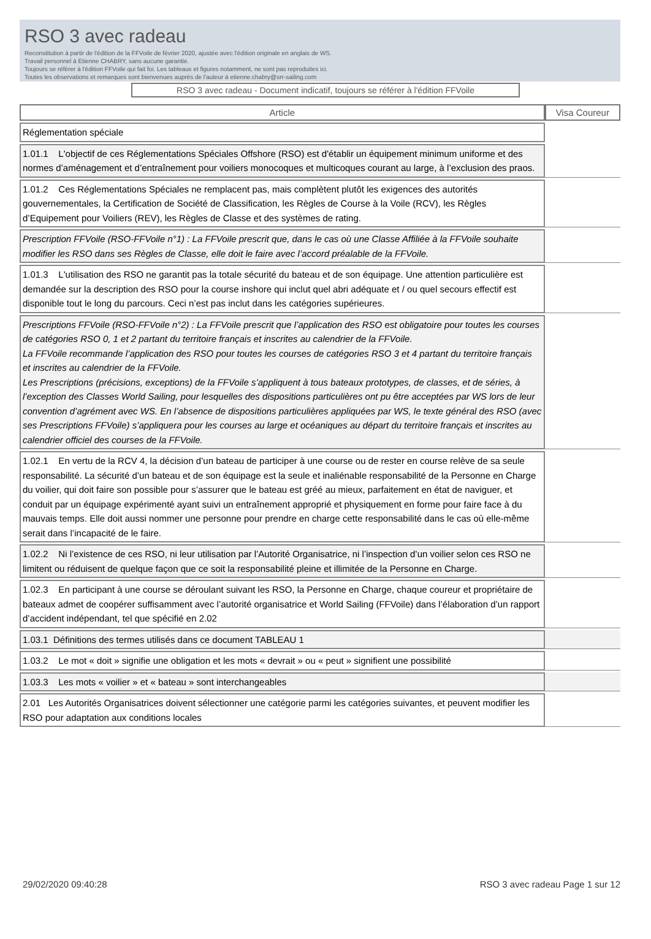RSO 3 avec radeau
Reconstitution à partir de l'édition de la FFVoile de février 2020, ajustée avec l'édition originale en anglais de WS.
Travail personnel à Etienne CHABRY, sans aucune garantie.
Toujours se référer à l'édition FFVoile qui fait foi. Les tableaux et figures notamment, ne sont pas reproduites ici.
Toutes les observations et remarques sont bienvenues auprès de l'auteur à etienne.chabry@srr-sailing.com
RSO 3 avec radeau - Document indicatif, toujours se référer à l'édition FFVoile
| Article | Visa Coureur |
| --- | --- |
| Réglementation spéciale | |
| 1.01.1 L'objectif de ces Réglementations Spéciales Offshore (RSO) est d'établir un équipement minimum uniforme et des normes d’aménagement et d’entraînement pour voiliers monocoques et multicoques courant au large, à l’exclusion des praos. | |
| 1.01.2 Ces Réglementations Spéciales ne remplacent pas, mais complètent plutôt les exigences des autorités gouvernementales, la Certification de Société de Classification, les Règles de Course à la Voile (RCV), les Règles d’Equipement pour Voiliers (REV), les Règles de Classe et des systèmes de rating. | |
| Prescription FFVoile (RSO-FFVoile n°1) : La FFVoile prescrit que, dans le cas où une Classe Affiliée à la FFVoile souhaite modifier les RSO dans ses Règles de Classe, elle doit le faire avec l’accord préalable de la FFVoile. | |
| 1.01.3 L'utilisation des RSO ne garantit pas la totale sécurité du bateau et de son équipage. Une attention particulière est demandée sur la description des RSO pour la course inshore qui inclut quel abri adéquate et / ou quel secours effectif est disponible tout le long du parcours. Ceci n’est pas inclut dans les catégories supérieures. | |
| Prescriptions FFVoile (RSO-FFVoile n°2) : La FFVoile prescrit que l’application des RSO est obligatoire pour toutes les courses de catégories RSO 0, 1 et 2 partant du territoire français et inscrites au calendrier de la FFVoile. La FFVoile recommande l’application des RSO pour toutes les courses de catégories RSO 3 et 4 partant du territoire français et inscrites au calendrier de la FFVoile. Les Prescriptions (précisions, exceptions) de la FFVoile s’appliquent à tous bateaux prototypes, de classes, et de séries, à l’exception des Classes World Sailing, pour lesquelles des dispositions particulières ont pu être acceptées par WS lors de leur convention d’agrément avec WS. En l’absence de dispositions particulières appliquées par WS, le texte général des RSO (avec ses Prescriptions FFVoile) s’appliquera pour les courses au large et océaniques au départ du territoire français et inscrites au calendrier officiel des courses de la FFVoile. | |
| 1.02.1 En vertu de la RCV 4, la décision d’un bateau de participer à une course ou de rester en course relève de sa seule responsabilité. La sécurité d’un bateau et de son équipage est la seule et inaliénable responsabilité de la Personne en Charge du voilier, qui doit faire son possible pour s’assurer que le bateau est gréé au mieux, parfaitement en état de naviguer, et conduit par un équipage expérimenté ayant suivi un entraînement approprié et physiquement en forme pour faire face à du mauvais temps. Elle doit aussi nommer une personne pour prendre en charge cette responsabilité dans le cas où elle-même serait dans l’incapacité de le faire. | |
| 1.02.2 Ni l’existence de ces RSO, ni leur utilisation par l’Autorité Organisatrice, ni l’inspection d’un voilier selon ces RSO ne limitent ou réduisent de quelque façon que ce soit la responsabilité pleine et illimitée de la Personne en Charge. | |
| 1.02.3 En participant à une course se déroulant suivant les RSO, la Personne en Charge, chaque coureur et propriétaire de bateaux admet de coopérer suffisamment avec l’autorité organisatrice et World Sailing (FFVoile) dans l’élaboration d’un rapport d’accident indépendant, tel que spécifié en 2.02 | |
| 1.03.1 Définitions des termes utilisés dans ce document TABLEAU 1 | |
| 1.03.2 Le mot « doit » signifie une obligation et les mots « devrait » ou « peut » signifient une possibilité | |
| 1.03.3 Les mots « voilier » et « bateau » sont interchangeables | |
| 2.01 Les Autorités Organisatrices doivent sélectionner une catégorie parmi les catégories suivantes, et peuvent modifier les RSO pour adaptation aux conditions locales | |
29/02/2020 09:40:28 RSO 3 avec radeau Page 1 sur 12